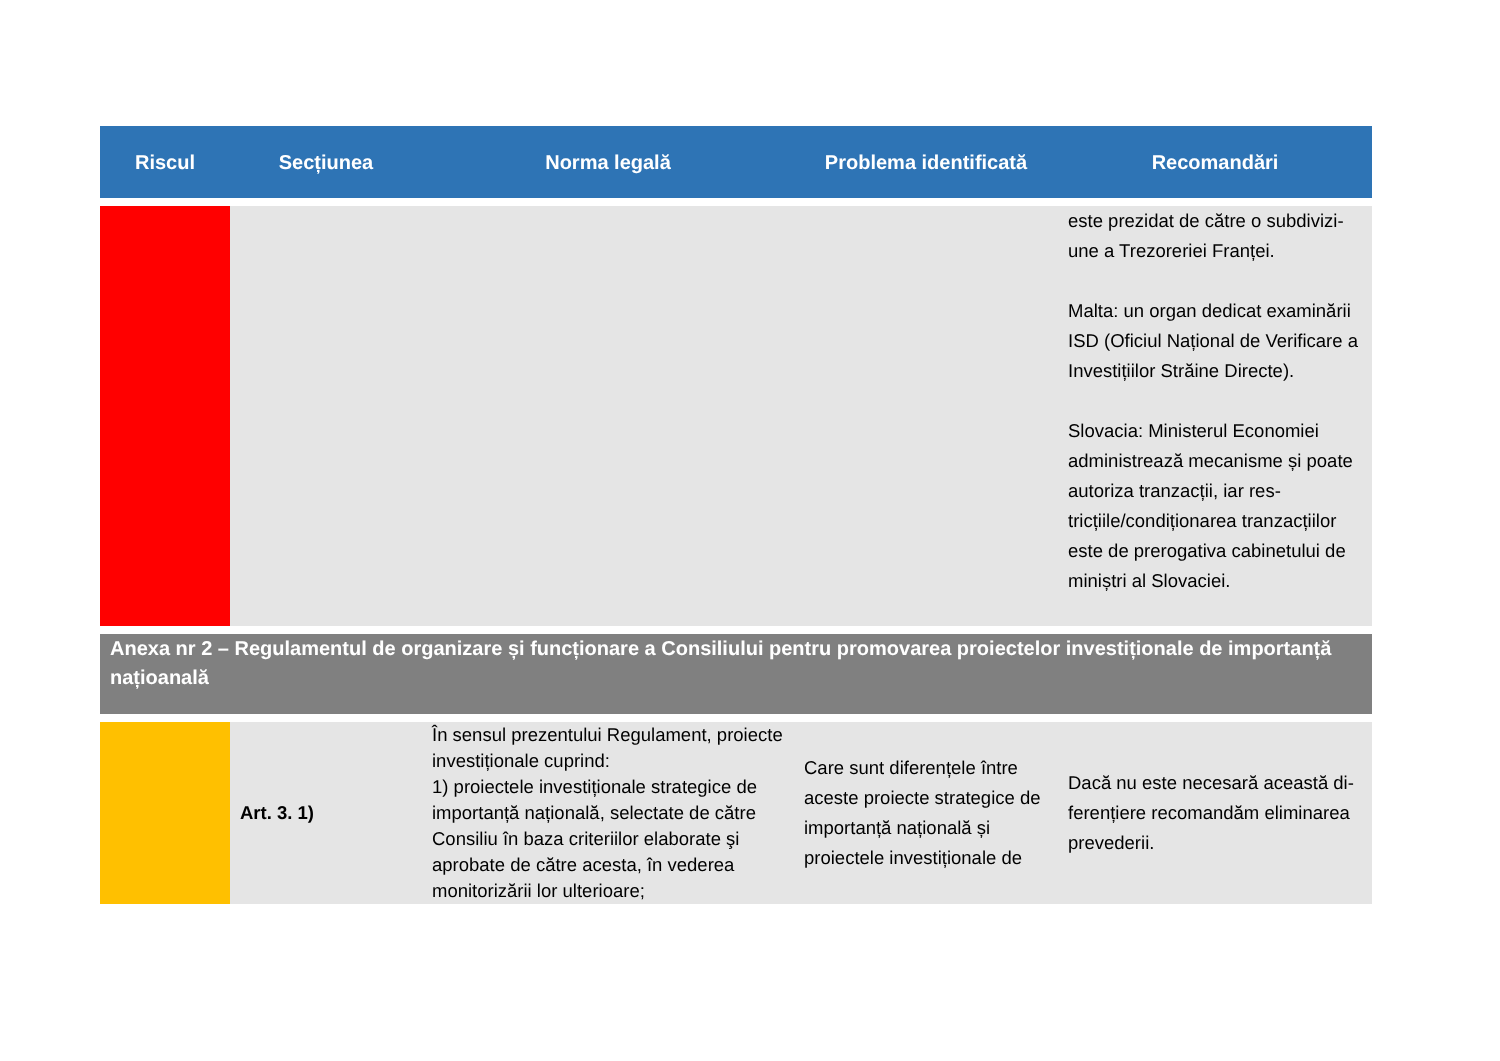| Riscul | Secțiunea | Norma legală | Problema identificată | Recomandări |
| --- | --- | --- | --- | --- |
| | | | | este prezidat de către o subdivizi­une a Trezoreriei Franței. Malta: un organ dedicat examină­rii ISD (Oficiul Național de Verifi­care a Investițiilor Străine Di­recte). Slovacia: Ministerul Economiei administrează mecanisme și poate autoriza tranzacții, iar res­tricțiile/condiționarea tranzacții­lor este de prerogativa cabinetu­lui de miniștri al Slovaciei. |
| Anexa nr 2 – Regulamentul de organizare și funcționare a Consiliului pentru promovarea proiectelor investiționale de im­portanță națioanală | | | | |
| | Art. 3. 1) | În sensul prezentului Regulament, pro­iecte investiționale cuprind: 1) proiectele investiționale strategice de importanță națională, selectate de către Consiliu în baza criteriilor elaborate şi aprobate de către acesta, în vederea monitorizării lor ulterioare; | Care sunt diferențele între aceste proiecte strategice de importanță națională și proiectele investiționale de | Dacă nu este necesară această di­ferențiere recomandăm elimina­rea prevederii. |